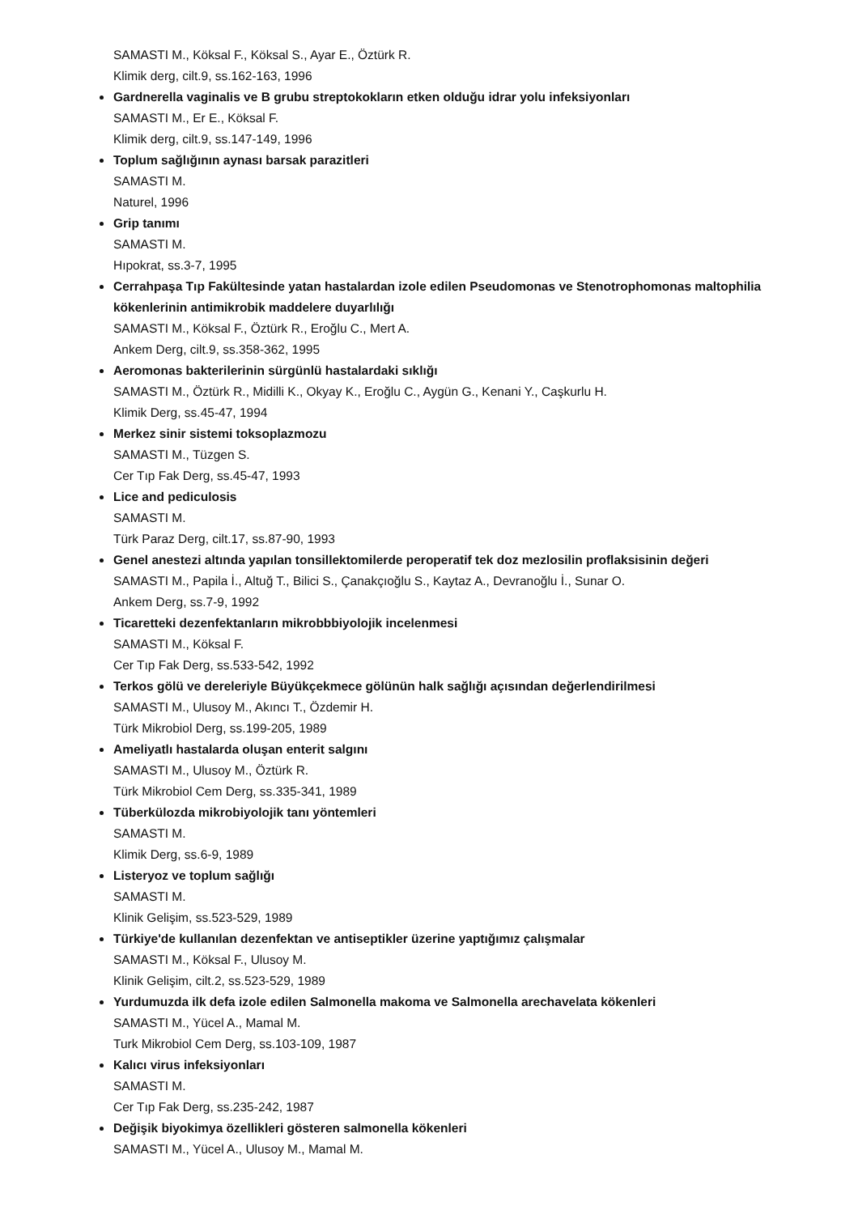SAMASTI M., Köksal F., Köksal S., Ayar E., Öztürk R.
Klimik derg, cilt.9, ss.162-163, 1996
Gardnerella vaginalis ve B grubu streptokokların etken olduğu idrar yolu infeksiyonları
SAMASTI M., Er E., Köksal F.
Klimik derg, cilt.9, ss.147-149, 1996
Toplum sağlığının aynası barsak parazitleri
SAMASTI M.
Naturel, 1996
Grip tanımı
SAMASTI M.
Hıpokrat, ss.3-7, 1995
Cerrahpaşa Tıp Fakültesinde yatan hastalardan izole edilen Pseudomonas ve Stenotrophomonas maltophilia kökenlerinin antimikrobik maddelere duyarlılığı
SAMASTI M., Köksal F., Öztürk R., Eroğlu C., Mert A.
Ankem Derg, cilt.9, ss.358-362, 1995
Aeromonas bakterilerinin sürgünlü hastalardaki sıklığı
SAMASTI M., Öztürk R., Midilli K., Okyay K., Eroğlu C., Aygün G., Kenani Y., Caşkurlu H.
Klimik Derg, ss.45-47, 1994
Merkez sinir sistemi toksoplazmozu
SAMASTI M., Tüzgen S.
Cer Tıp Fak Derg, ss.45-47, 1993
Lice and pediculosis
SAMASTI M.
Türk Paraz Derg, cilt.17, ss.87-90, 1993
Genel anestezi altında yapılan tonsillektomilerde peroperatif tek doz mezlosilin proflaksisinin değeri
SAMASTI M., Papila İ., Altuğ T., Bilici S., Çanakçıoğlu S., Kaytaz A., Devranoğlu İ., Sunar O.
Ankem Derg, ss.7-9, 1992
Ticaretteki dezenfektanların mikrobbbiyolojik incelenmesi
SAMASTI M., Köksal F.
Cer Tıp Fak Derg, ss.533-542, 1992
Terkos gölü ve dereleriyle Büyükçekmece gölünün halk sağlığı açısından değerlendirilmesi
SAMASTI M., Ulusoy M., Akıncı T., Özdemir H.
Türk Mikrobiol Derg, ss.199-205, 1989
Ameliyatlı hastalarda oluşan enterit salgını
SAMASTI M., Ulusoy M., Öztürk R.
Türk Mikrobiol Cem Derg, ss.335-341, 1989
Tüberkülozda mikrobiyolojik tanı yöntemleri
SAMASTI M.
Klimik Derg, ss.6-9, 1989
Listeryoz ve toplum sağlığı
SAMASTI M.
Klinik Gelişim, ss.523-529, 1989
Türkiye'de kullanılan dezenfektan ve antiseptikler üzerine yaptığımız çalışmalar
SAMASTI M., Köksal F., Ulusoy M.
Klinik Gelişim, cilt.2, ss.523-529, 1989
Yurdumuzda ilk defa izole edilen Salmonella makoma ve Salmonella arechavelata kökenleri
SAMASTI M., Yücel A., Mamal M.
Turk Mikrobiol Cem Derg, ss.103-109, 1987
Kalıcı virus infeksiyonları
SAMASTI M.
Cer Tıp Fak Derg, ss.235-242, 1987
Değişik biyokimya özellikleri gösteren salmonella kökenleri
SAMASTI M., Yücel A., Ulusoy M., Mamal M.